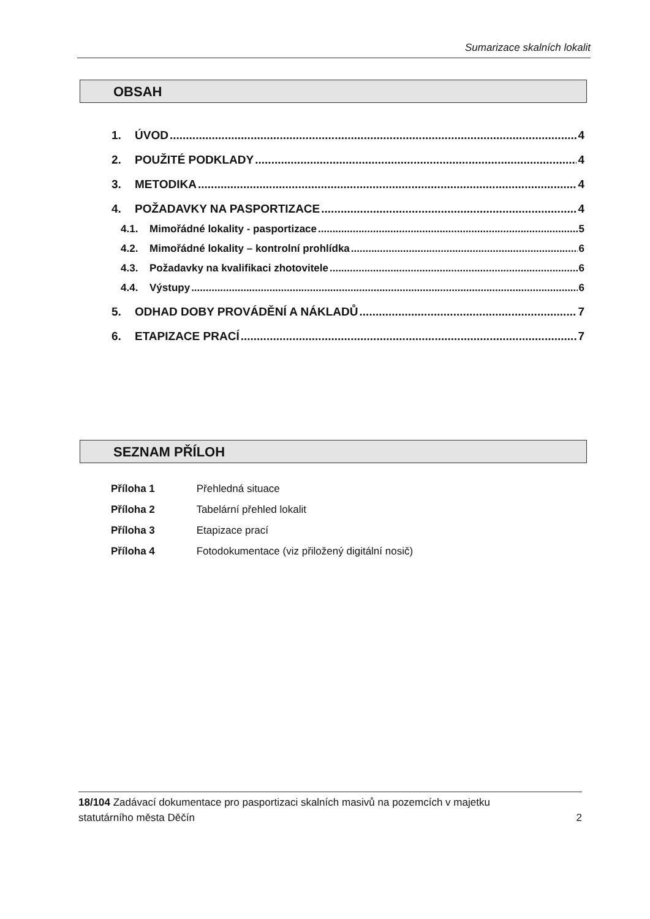Sumarizace skalních lokalit
OBSAH
1. ÚVOD 4
2. POUŽITÉ PODKLADY 4
3. METODIKA 4
4. POŽADAVKY NA PASPORTIZACE 4
4.1. Mimořádné lokality - pasportizace 5
4.2. Mimořádné lokality – kontrolní prohlídka 6
4.3. Požadavky na kvalifikaci zhotovitele 6
4.4. Výstupy 6
5. ODHAD DOBY PROVÁDĚNÍ A NÁKLADŮ 7
6. ETAPIZACE PRACÍ 7
SEZNAM PŘÍLOH
Příloha 1 Přehledná situace
Příloha 2 Tabelární přehled lokalit
Příloha 3 Etapizace prací
Příloha 4 Fotodokumentace (viz přiložený digitální nosič)
18/104 Zadávací dokumentace pro pasportizaci skalních masivů na pozemcích v majetku
statutárního města Děčín 2